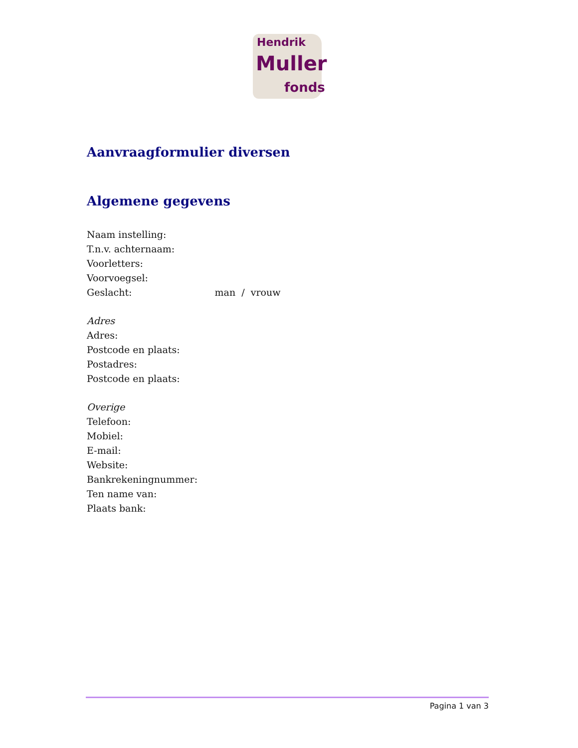Hendrik
Muller
fonds
Aanvraagformulier diversen
Algemene gegevens
Naam instelling:
T.n.v. achternaam:
Voorletters:
Voorvoegsel:
Geslacht: man / vrouw
Adres
Adres:
Postcode en plaats:
Postadres:
Postcode en plaats:
Overige
Telefoon:
Mobiel:
E-mail:
Website:
Bankrekeningnummer:
Ten name van:
Plaats bank:
Pagina 1 van 3